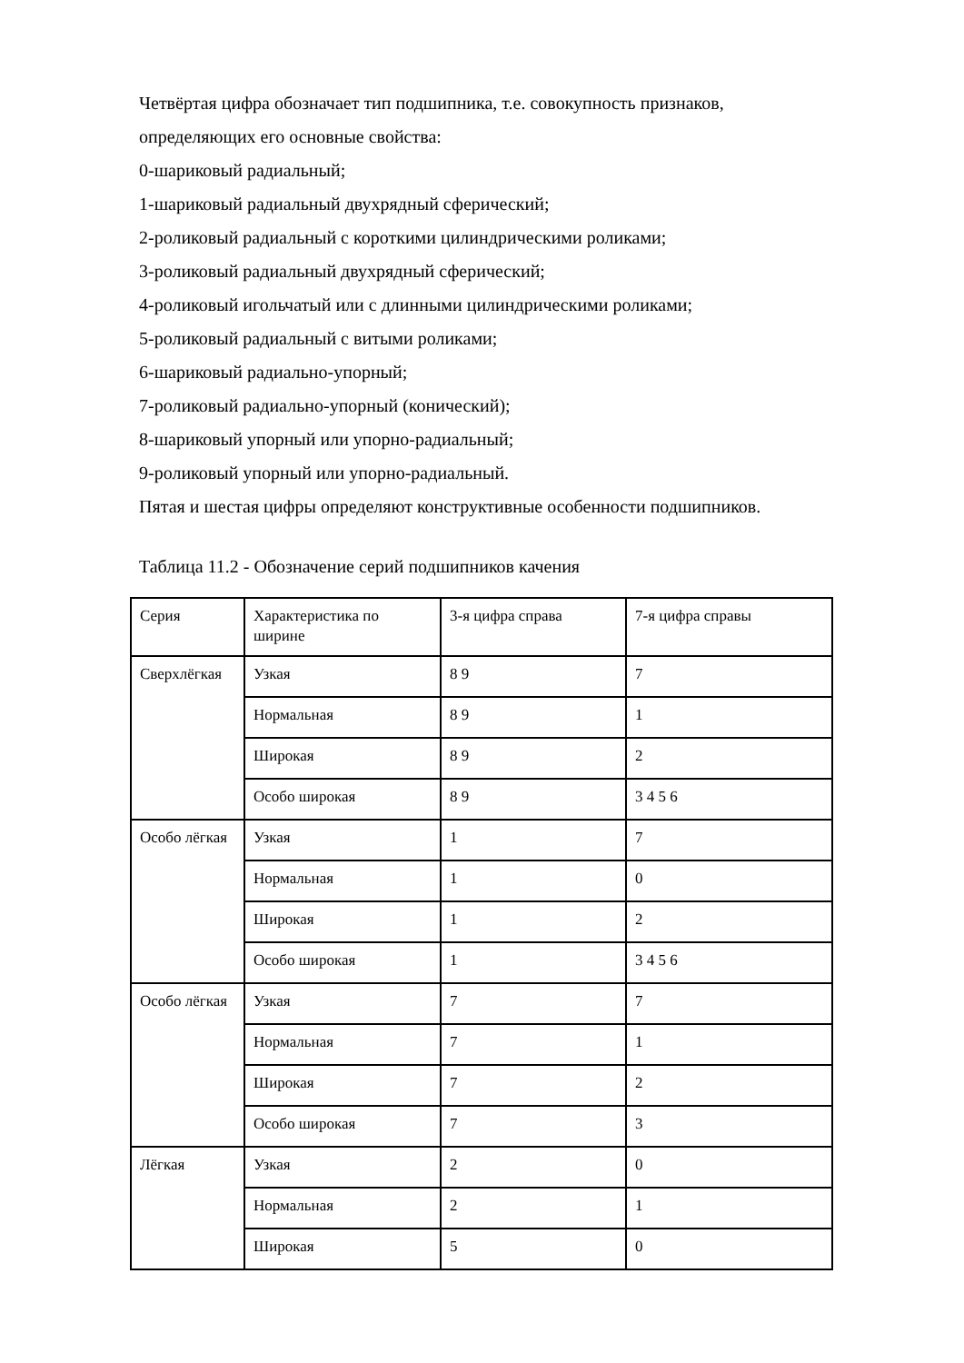Четвёртая цифра обозначает тип подшипника, т.е. совокупность признаков,
определяющих его основные свойства:
0-шариковый радиальный;
1-шариковый радиальный двухрядный сферический;
2-роликовый радиальный с короткими цилиндрическими роликами;
3-роликовый радиальный двухрядный сферический;
4-роликовый игольчатый или с длинными цилиндрическими роликами;
5-роликовый радиальный с витыми роликами;
6-шариковый радиально-упорный;
7-роликовый радиально-упорный (конический);
8-шариковый упорный или упорно-радиальный;
9-роликовый упорный или упорно-радиальный.
Пятая и шестая цифры определяют конструктивные особенности подшипников.
Таблица 11.2 - Обозначение серий подшипников качения
| Серия | Характеристика по ширине | 3-я цифра справа | 7-я цифра справы |
| Сверхлёгкая | Узкая | 8 9 | 7 |
| | Нормальная | 8 9 | 1 |
| | Широкая | 8 9 | 2 |
| | Особо широкая | 8 9 | 3 4 5 6 |
| Особо лёгкая | Узкая | 1 | 7 |
| | Нормальная | 1 | 0 |
| | Широкая | 1 | 2 |
| | Особо широкая | 1 | 3 4 5 6 |
| Особо лёгкая | Узкая | 7 | 7 |
| | Нормальная | 7 | 1 |
| | Широкая | 7 | 2 |
| | Особо широкая | 7 | 3 |
| Лёгкая | Узкая | 2 | 0 |
| | Нормальная | 2 | 1 |
| | Широкая | 5 | 0 |